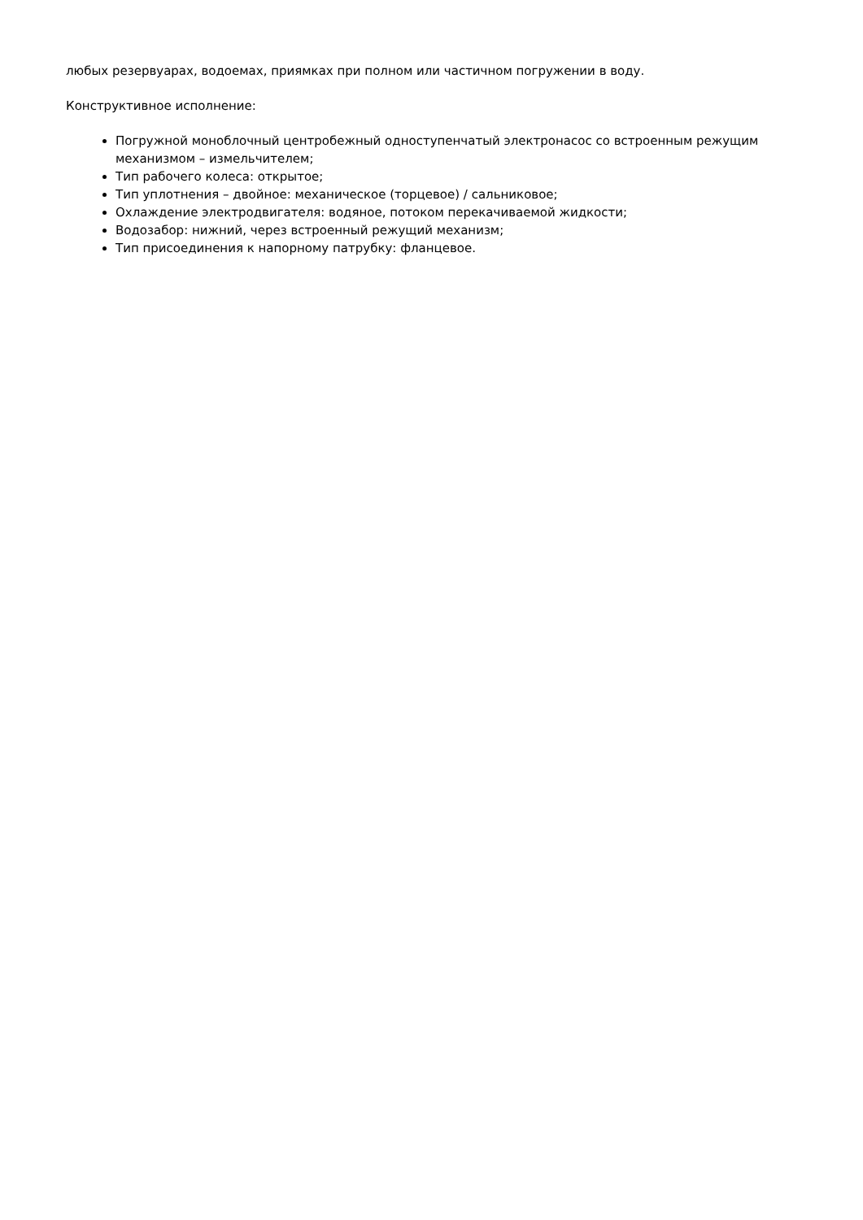любых резервуарах, водоемах, приямках при полном или частичном погружении в воду.
Конструктивное исполнение:
Погружной моноблочный центробежный одноступенчатый электронасос со встроенным режущим механизмом – измельчителем;
Тип рабочего колеса: открытое;
Тип уплотнения – двойное: механическое (торцевое) / сальниковое;
Охлаждение электродвигателя: водяное, потоком перекачиваемой жидкости;
Водозабор: нижний, через встроенный режущий механизм;
Тип присоединения к напорному патрубку: фланцевое.